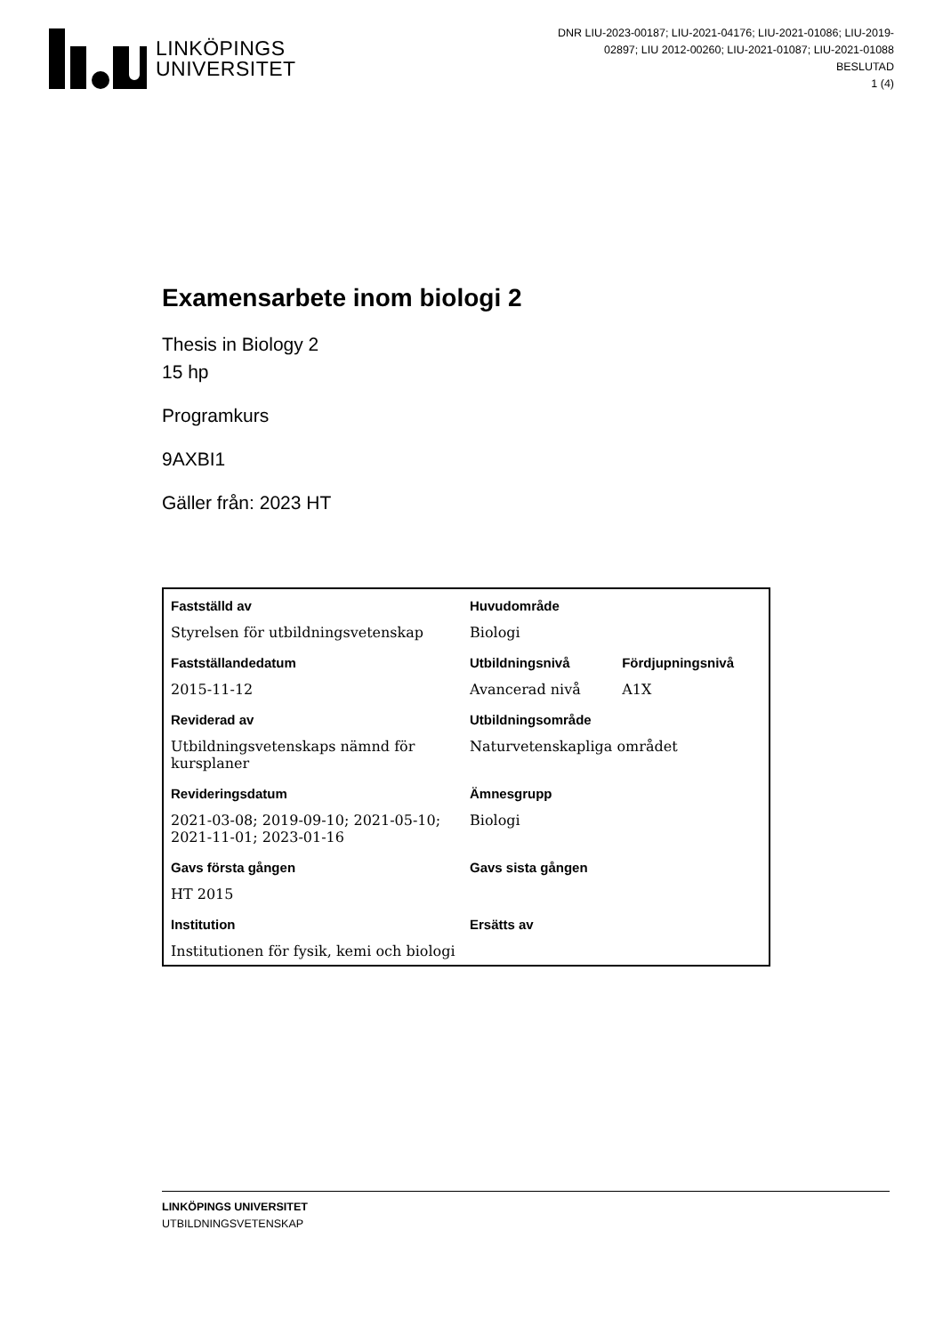LINKÖPINGS
UNIVERSITET
DNR LIU-2023-00187; LIU-2021-04176; LIU-2021-01086; LIU-2019-02897; LIU 2012-00260; LIU-2021-01087; LIU-2021-01088
BESLUTAD
1 (4)
Examensarbete inom biologi 2
Thesis in Biology 2
15 hp
Programkurs
9AXBI1
Gäller från: 2023 HT
| Fastställd av | Huvudområde | |
| --- | --- | --- |
| Styrelsen för utbildningsvetenskap | Biologi | |
| Fastställandedatum | Utbildningsnivå | Fördjupningsnivå |
| 2015-11-12 | Avancerad nivå | A1X |
| Reviderad av | Utbildningsområde | |
| Utbildningsvetenskaps nämnd för kursplaner | Naturvetenskapliga området | |
| Revideringsdatum | Ämnesgrupp | |
| 2021-03-08; 2019-09-10; 2021-05-10; 2021-11-01; 2023-01-16 | Biologi | |
| Gavs första gången | Gavs sista gången | |
| HT 2015 | | |
| Institution | Ersätts av | |
| Institutionen för fysik, kemi och biologi | | |
LINKÖPINGS UNIVERSITET
UTBILDNINGSVETENSKAP